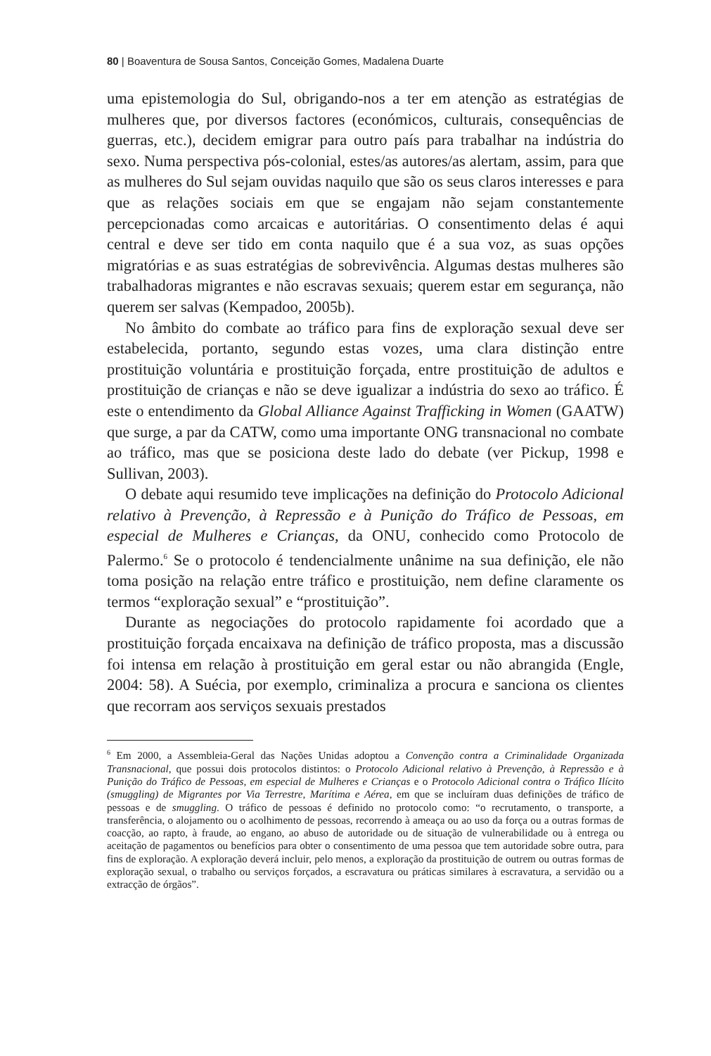80 | Boaventura de Sousa Santos, Conceição Gomes, Madalena Duarte
uma epistemologia do Sul, obrigando-nos a ter em atenção as estratégias de mulheres que, por diversos factores (económicos, culturais, consequências de guerras, etc.), decidem emigrar para outro país para trabalhar na indústria do sexo. Numa perspectiva pós-colonial, estes/as autores/as alertam, assim, para que as mulheres do Sul sejam ouvidas naquilo que são os seus claros interesses e para que as relações sociais em que se engajam não sejam constantemente percepcionadas como arcaicas e autoritárias. O consentimento delas é aqui central e deve ser tido em conta naquilo que é a sua voz, as suas opções migratórias e as suas estratégias de sobrevivência. Algumas destas mulheres são trabalhadoras migrantes e não escravas sexuais; querem estar em segurança, não querem ser salvas (Kempadoo, 2005b).
No âmbito do combate ao tráfico para fins de exploração sexual deve ser estabelecida, portanto, segundo estas vozes, uma clara distinção entre prostituição voluntária e prostituição forçada, entre prostituição de adultos e prostituição de crianças e não se deve igualizar a indústria do sexo ao tráfico. É este o entendimento da Global Alliance Against Trafficking in Women (GAATW) que surge, a par da CATW, como uma importante ONG transnacional no combate ao tráfico, mas que se posiciona deste lado do debate (ver Pickup, 1998 e Sullivan, 2003).
O debate aqui resumido teve implicações na definição do Protocolo Adicional relativo à Prevenção, à Repressão e à Punição do Tráfico de Pessoas, em especial de Mulheres e Crianças, da ONU, conhecido como Protocolo de Palermo.<sup>6</sup> Se o protocolo é tendencialmente unânime na sua definição, ele não toma posição na relação entre tráfico e prostituição, nem define claramente os termos “exploração sexual” e “prostituição”.
Durante as negociações do protocolo rapidamente foi acordado que a prostituição forçada encaixava na definição de tráfico proposta, mas a discussão foi intensa em relação à prostituição em geral estar ou não abrangida (Engle, 2004: 58). A Suécia, por exemplo, criminaliza a procura e sanciona os clientes que recorram aos serviços sexuais prestados
<sup>6</sup> Em 2000, a Assembleia-Geral das Nações Unidas adoptou a Convenção contra a Criminalidade Organizada Transnacional, que possui dois protocolos distintos: o Protocolo Adicional relativo à Prevenção, à Repressão e à Punição do Tráfico de Pessoas, em especial de Mulheres e Crianças e o Protocolo Adicional contra o Tráfico Ilícito (smuggling) de Migrantes por Via Terrestre, Marítima e Aérea, em que se incluíram duas definições de tráfico de pessoas e de smuggling. O tráfico de pessoas é definido no protocolo como: “o recrutamento, o transporte, a transferência, o alojamento ou o acolhimento de pessoas, recorrendo à ameaça ou ao uso da força ou a outras formas de coacção, ao rapto, à fraude, ao engano, ao abuso de autoridade ou de situação de vulnerabilidade ou à entrega ou aceitação de pagamentos ou benefícios para obter o consentimento de uma pessoa que tem autoridade sobre outra, para fins de exploração. A exploração deverá incluir, pelo menos, a exploração da prostituição de outrem ou outras formas de exploração sexual, o trabalho ou serviços forçados, a escravatura ou práticas similares à escravatura, a servidão ou a extracção de órgãos”.